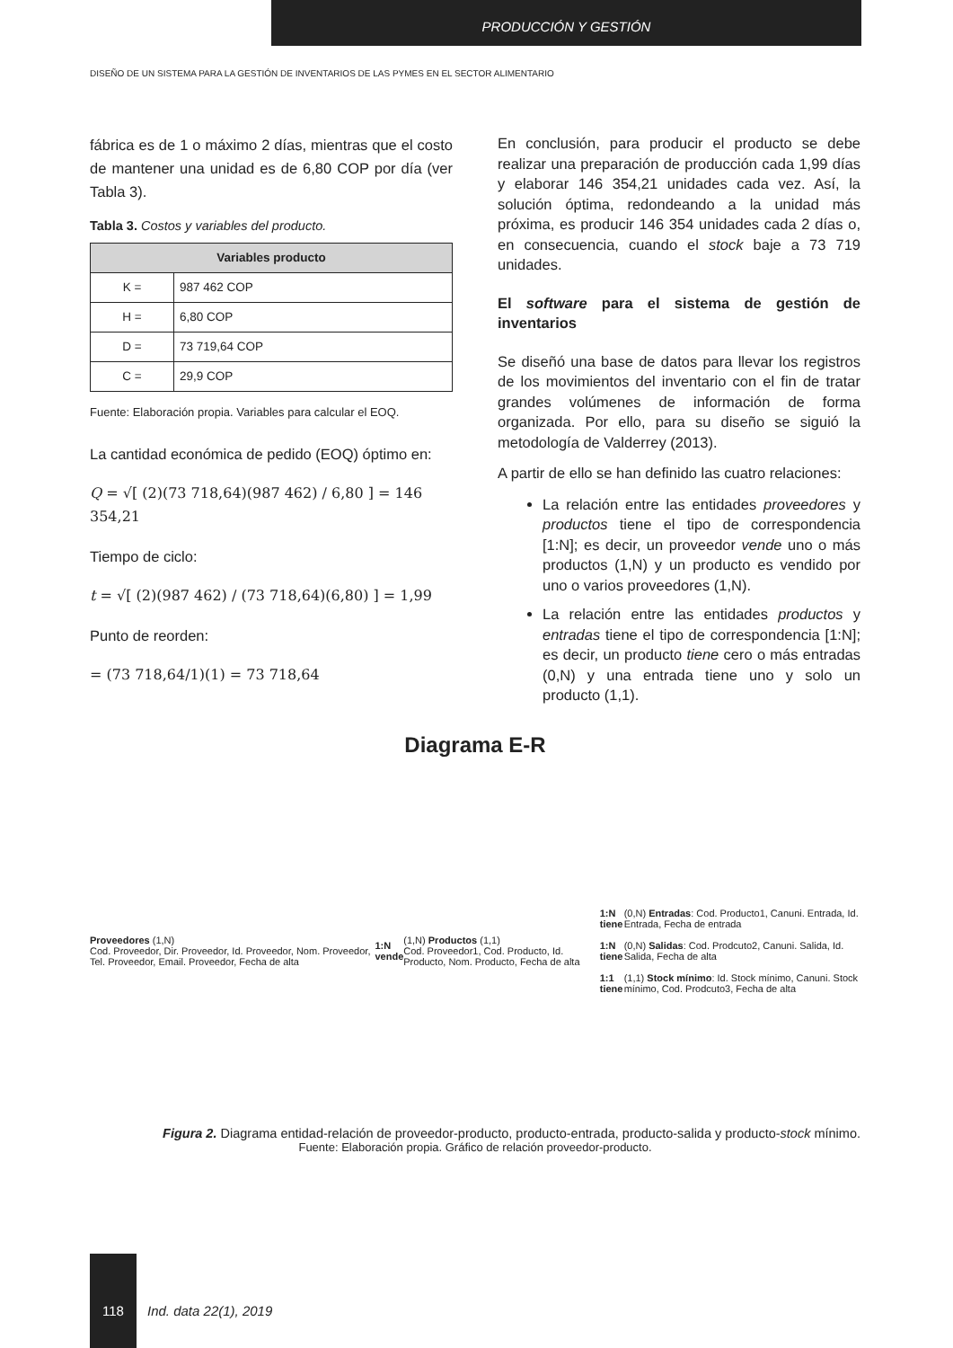PRODUCCIÓN Y GESTIÓN
DISEÑO DE UN SISTEMA PARA LA GESTIÓN DE INVENTARIOS DE LAS PYMES EN EL SECTOR ALIMENTARIO
fábrica es de 1 o máximo 2 días, mientras que el costo de mantener una unidad es de 6,80 COP por día (ver Tabla 3).
Tabla 3. Costos y variables del producto.
| Variables producto | |
| --- | --- |
| K = | 987 462 COP |
| H = | 6,80 COP |
| D = | 73 719,64 COP |
| C = | 29,9 COP |
Fuente: Elaboración propia. Variables para calcular el EOQ.
La cantidad económica de pedido (EOQ) óptimo en:
Q = √[ (2)(73 718,64)(987 462) / 6,80 ] = 146 354,21
Tiempo de ciclo:
t = √[ (2)(987 462) / (73 718,64)(6,80) ] = 1,99
Punto de reorden:
= (73 718,64/1)(1) = 73 718,64
En conclusión, para producir el producto se debe realizar una preparación de producción cada 1,99 días y elaborar 146 354,21 unidades cada vez. Así, la solución óptima, redondeando a la unidad más próxima, es producir 146 354 unidades cada 2 días o, en consecuencia, cuando el stock baje a 73 719 unidades.
El software para el sistema de gestión de inventarios
Se diseñó una base de datos para llevar los registros de los movimientos del inventario con el fin de tratar grandes volúmenes de información de forma organizada. Por ello, para su diseño se siguió la metodología de Valderrey (2013).
A partir de ello se han definido las cuatro relaciones:
La relación entre las entidades proveedores y productos tiene el tipo de correspondencia [1:N]; es decir, un proveedor vende uno o más productos (1,N) y un producto es vendido por uno o varios proveedores (1,N).
La relación entre las entidades productos y entradas tiene el tipo de correspondencia [1:N]; es decir, un producto tiene cero o más entradas (0,N) y una entrada tiene uno y solo un producto (1,1).
Diagrama E-R
Proveedores (1,N)
Cod. Proveedor, Dir. Proveedor, Id. Proveedor, Nom. Proveedor, Tel. Proveedor, Email. Proveedor, Fecha de alta
1:N vende
(1,N) Productos (1,1)
Cod. Proveedor1, Cod. Producto, Id. Producto, Nom. Producto, Fecha de alta
1:N tiene
1:N tiene
1:1 tiene
(0,N) Entradas: Cod. Producto1, Canuni. Entrada, Id. Entrada, Fecha de entrada
(0,N) Salidas: Cod. Prodcuto2, Canuni. Salida, Id. Salida, Fecha de alta
(1,1) Stock mínimo: Id. Stock mínimo, Canuni. Stock mínimo, Cod. Prodcuto3, Fecha de alta
Figura 2. Diagrama entidad-relación de proveedor-producto, producto-entrada, producto-salida y producto-stock mínimo.
Fuente: Elaboración propia. Gráfico de relación proveedor-producto.
118
Ind. data 22(1), 2019